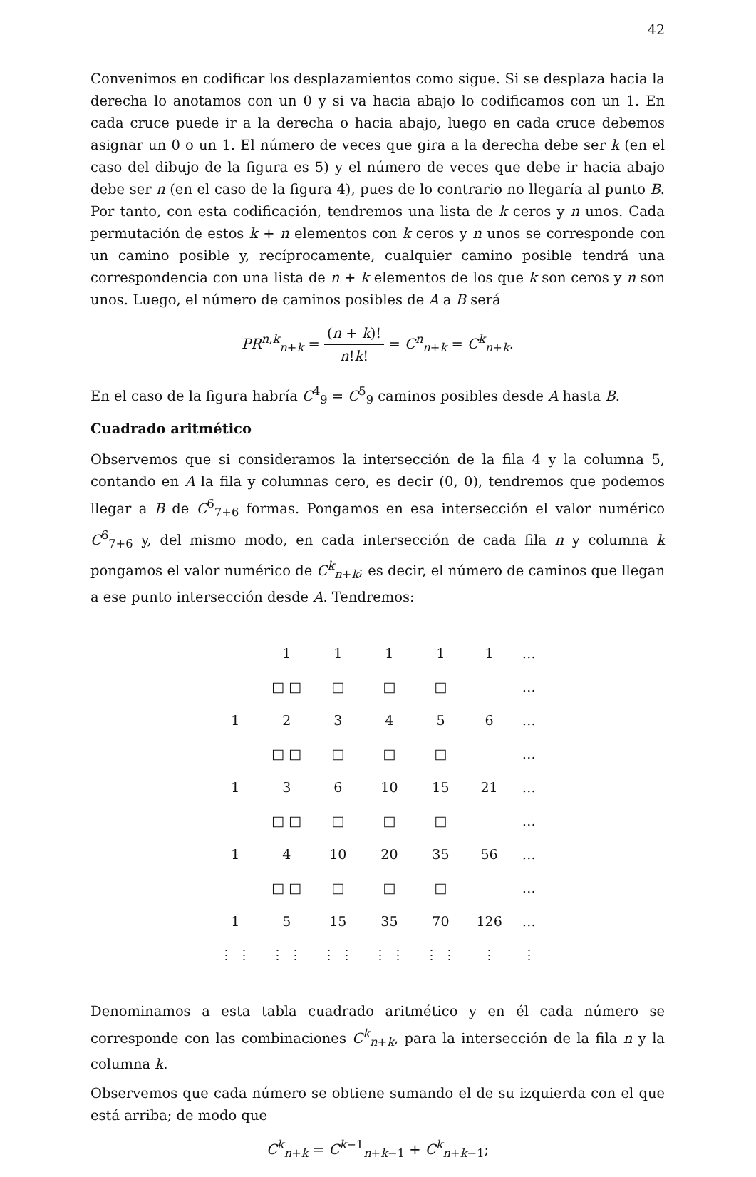42
Convenimos en codificar los desplazamientos como sigue. Si se desplaza hacia la derecha lo anotamos con un 0 y si va hacia abajo lo codificamos con un 1. En cada cruce puede ir a la derecha o hacia abajo, luego en cada cruce debemos asignar un 0 o un 1. El número de veces que gira a la derecha debe ser k (en el caso del dibujo de la figura es 5) y el número de veces que debe ir hacia abajo debe ser n (en el caso de la figura 4), pues de lo contrario no llegaría al punto B. Por tanto, con esta codificación, tendremos una lista de k ceros y n unos. Cada permutación de estos k + n elementos con k ceros y n unos se corresponde con un camino posible y, recíprocamente, cualquier camino posible tendrá una correspondencia con una lista de n + k elementos de los que k son ceros y n son unos. Luego, el número de caminos posibles de A a B será
PR<sup>n,k</sup><sub>n+k</sub> = (n + k)! n!k! = C<sup>n</sup><sub>n+k</sub> = C<sup>k</sup><sub>n+k</sub>.
En el caso de la figura habría C<sup>4</sup><sub>9</sub> = C<sup>5</sup><sub>9</sub> caminos posibles desde A hasta B.
Cuadrado aritmético
Observemos que si consideramos la intersección de la fila 4 y la columna 5, contando en A la fila y columnas cero, es decir (0, 0), tendremos que podemos llegar a B de C<sup>6</sup><sub>7+6</sub> formas. Pongamos en esa intersección el valor numérico C<sup>6</sup><sub>7+6</sub> y, del mismo modo, en cada intersección de cada fila n y columna k pongamos el valor numérico de C<sup>k</sup><sub>n+k</sub>; es decir, el número de caminos que llegan a ese punto intersección desde A. Tendremos:
| | 1 | 1 | 1 | 1 | 1 | … |
| | □ □ | □ | □ | □ | | … |
| 1 | 2 | 3 | 4 | 5 | 6 | … |
| | □ □ | □ | □ | □ | | … |
| 1 | 3 | 6 | 10 | 15 | 21 | … |
| | □ □ | □ | □ | □ | | … |
| 1 | 4 | 10 | 20 | 35 | 56 | … |
| | □ □ | □ | □ | □ | | … |
| 1 | 5 | 15 | 35 | 70 | 126 | … |
| ⋮ ⋮ | ⋮ ⋮ | ⋮ ⋮ | ⋮ ⋮ | ⋮ ⋮ | ⋮ | ⋮ |
Denominamos a esta tabla cuadrado aritmético y en él cada número se corresponde con las combinaciones C<sup>k</sup><sub>n+k</sub>, para la intersección de la fila n y la columna k.
Observemos que cada número se obtiene sumando el de su izquierda con el que está arriba; de modo que
C<sup>k</sup><sub>n+k</sub> = C<sup>k−1</sup><sub>n+k−1</sub> + C<sup>k</sup><sub>n+k−1</sub>;